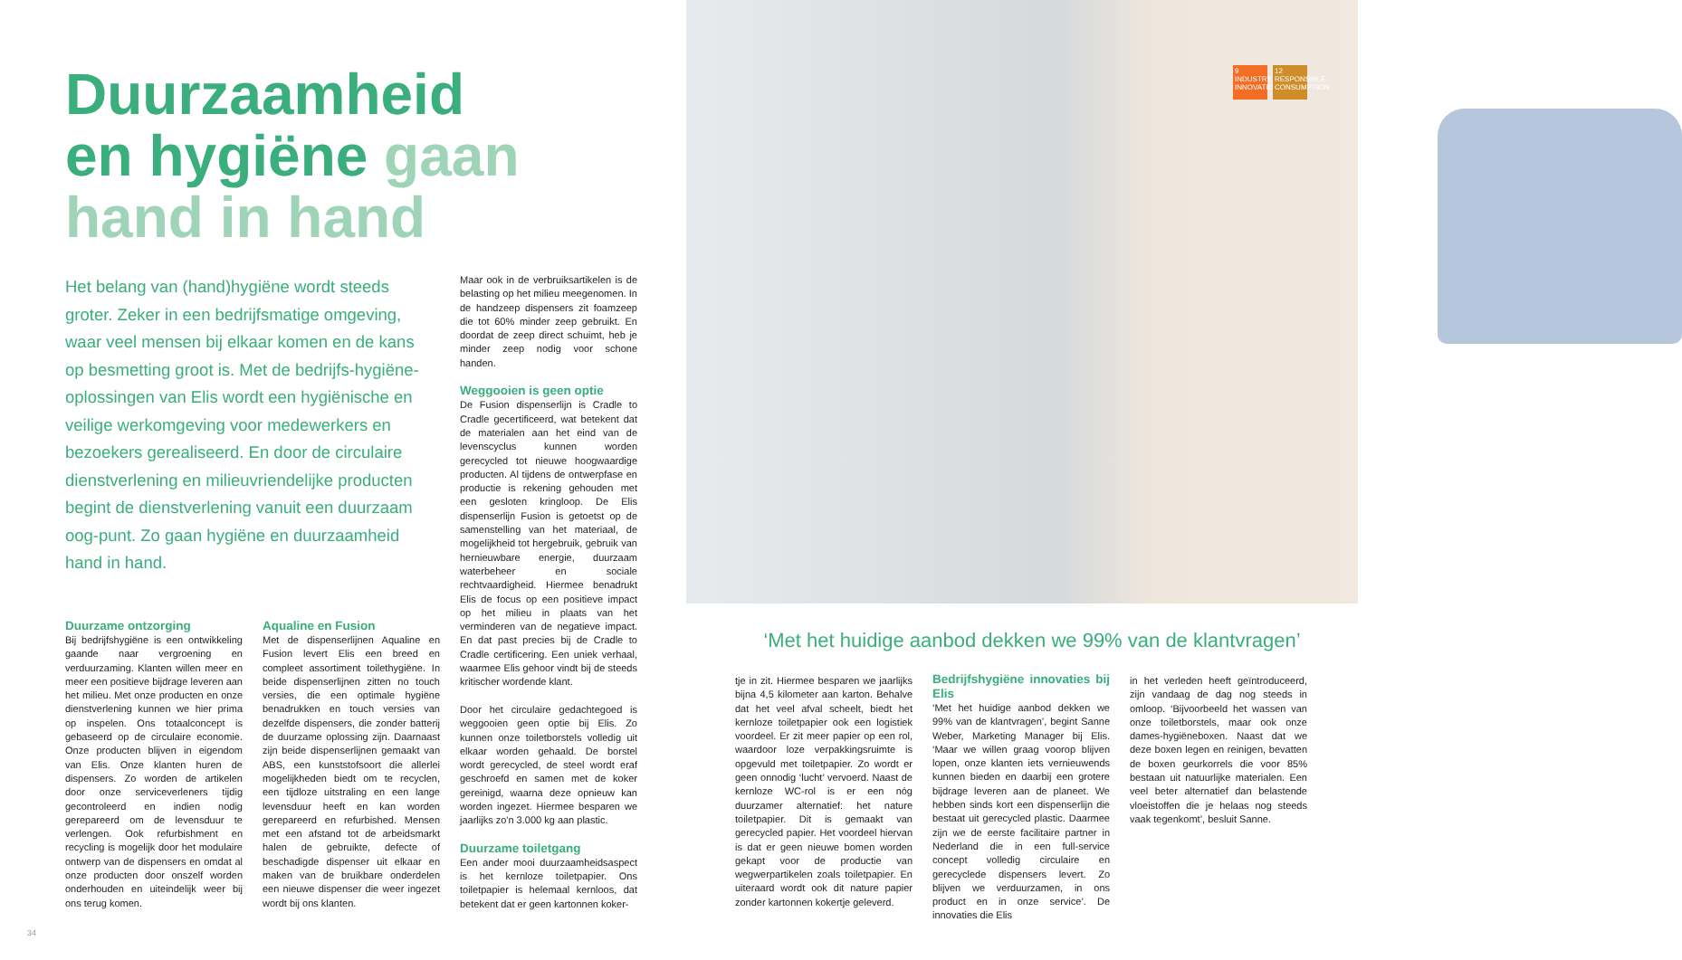Duurzaamheid
en hygiëne gaan
hand in hand
Het belang van (hand)hygiëne wordt steeds groter. Zeker in een bedrijfsmatige omgeving, waar veel mensen bij elkaar komen en de kans op besmetting groot is. Met de bedrijfs-hygiëne-oplossingen van Elis wordt een hygiënische en veilige werkomgeving voor medewerkers en bezoekers gerealiseerd. En door de circulaire dienstverlening en milieuvriendelijke producten begint de dienstverlening vanuit een duurzaam oog-punt. Zo gaan hygiëne en duurzaamheid hand in hand.
Duurzame ontzorging
Bij bedrijfshygiëne is een ontwikkeling gaande naar vergroening en verduurzaming. Klanten willen meer en meer een positieve bijdrage leveren aan het milieu. Met onze producten en onze dienstverlening kunnen we hier prima op inspelen. Ons totaalconcept is gebaseerd op de circulaire economie. Onze producten blijven in eigendom van Elis. Onze klanten huren de dispensers. Zo worden de artikelen door onze serviceverleners tijdig gecontroleerd en indien nodig gerepareerd om de levensduur te verlengen. Ook refurbishment en recycling is mogelijk door het modulaire ontwerp van de dispensers en omdat al onze producten door onszelf worden onderhouden en uiteindelijk weer bij ons terug komen.
Aqualine en Fusion
Met de dispenserlijnen Aqualine en Fusion levert Elis een breed en compleet assortiment toilethygiëne. In beide dispenserlijnen zitten no touch versies, die een optimale hygiëne benadrukken en touch versies van dezelfde dispensers, die zonder batterij de duurzame oplossing zijn. Daarnaast zijn beide dispenserlijnen gemaakt van ABS, een kunststofsoort die allerlei mogelijkheden biedt om te recyclen, een tijdloze uitstraling en een lange levensduur heeft en kan worden gerepareerd en refurbished. Mensen met een afstand tot de arbeidsmarkt halen de gebruikte, defecte of beschadigde dispenser uit elkaar en maken van de bruikbare onderdelen een nieuwe dispenser die weer ingezet wordt bij ons klanten.
Maar ook in de verbruiksartikelen is de belasting op het milieu meegenomen. In de handzeep dispensers zit foamzeep die tot 60% minder zeep gebruikt. En doordat de zeep direct schuimt, heb je minder zeep nodig voor schone handen.
Weggooien is geen optie
De Fusion dispenserlijn is Cradle to Cradle gecertificeerd, wat betekent dat de materialen aan het eind van de levenscyclus kunnen worden gerecycled tot nieuwe hoogwaardige producten. Al tijdens de ontwerpfase en productie is rekening gehouden met een gesloten kringloop. De Elis dispenserlijn Fusion is getoetst op de samenstelling van het materiaal, de mogelijkheid tot hergebruik, gebruik van hernieuwbare energie, duurzaam waterbeheer en sociale rechtvaardigheid. Hiermee benadrukt Elis de focus op een positieve impact op het milieu in plaats van het verminderen van de negatieve impact. En dat past precies bij de Cradle to Cradle certificering. Een uniek verhaal, waarmee Elis gehoor vindt bij de steeds kritischer wordende klant.
Door het circulaire gedachtegoed is weggooien geen optie bij Elis. Zo kunnen onze toiletborstels volledig uit elkaar worden gehaald. De borstel wordt gerecycled, de steel wordt eraf geschroefd en samen met de koker gereinigd, waarna deze opnieuw kan worden ingezet. Hiermee besparen we jaarlijks zo'n 3.000 kg aan plastic.
Duurzame toiletgang
Een ander mooi duurzaamheidsaspect is het kernloze toiletpapier. Ons toiletpapier is helemaal kernloos, dat betekent dat er geen kartonnen koker-
9 INDUSTRY, INNOVATION
12 RESPONSIBLE CONSUMPTION
‘Met het huidige aanbod dekken we 99% van de klantvragen’
tje in zit. Hiermee besparen we jaarlijks bijna 4,5 kilometer aan karton. Behalve dat het veel afval scheelt, biedt het kernloze toiletpapier ook een logistiek voordeel. Er zit meer papier op een rol, waardoor loze verpakkingsruimte is opgevuld met toiletpapier. Zo wordt er geen onnodig ‘lucht’ vervoerd. Naast de kernloze WC-rol is er een nóg duurzamer alternatief: het nature toiletpapier. Dit is gemaakt van gerecycled papier. Het voordeel hiervan is dat er geen nieuwe bomen worden gekapt voor de productie van wegwerpartikelen zoals toiletpapier. En uiteraard wordt ook dit nature papier zonder kartonnen kokertje geleverd.
Bedrijfshygiëne innovaties bij Elis
‘Met het huidige aanbod dekken we 99% van de klantvragen’, begint Sanne Weber, Marketing Manager bij Elis. ‘Maar we willen graag voorop blijven lopen, onze klanten iets vernieuwends kunnen bieden en daarbij een grotere bijdrage leveren aan de planeet. We hebben sinds kort een dispenserlijn die bestaat uit gerecycled plastic. Daarmee zijn we de eerste facilitaire partner in Nederland die in een full-service concept volledig circulaire en gerecyclede dispensers levert. Zo blijven we verduurzamen, in ons product en in onze service’. De innovaties die Elis
in het verleden heeft geïntroduceerd, zijn vandaag de dag nog steeds in omloop. ‘Bijvoorbeeld het wassen van onze toiletborstels, maar ook onze dames-hygiëneboxen. Naast dat we deze boxen legen en reinigen, bevatten de boxen geurkorrels die voor 85% bestaan uit natuurlijke materialen. Een veel beter alternatief dan belastende vloeistoffen die je helaas nog steeds vaak tegenkomt’, besluit Sanne.
34